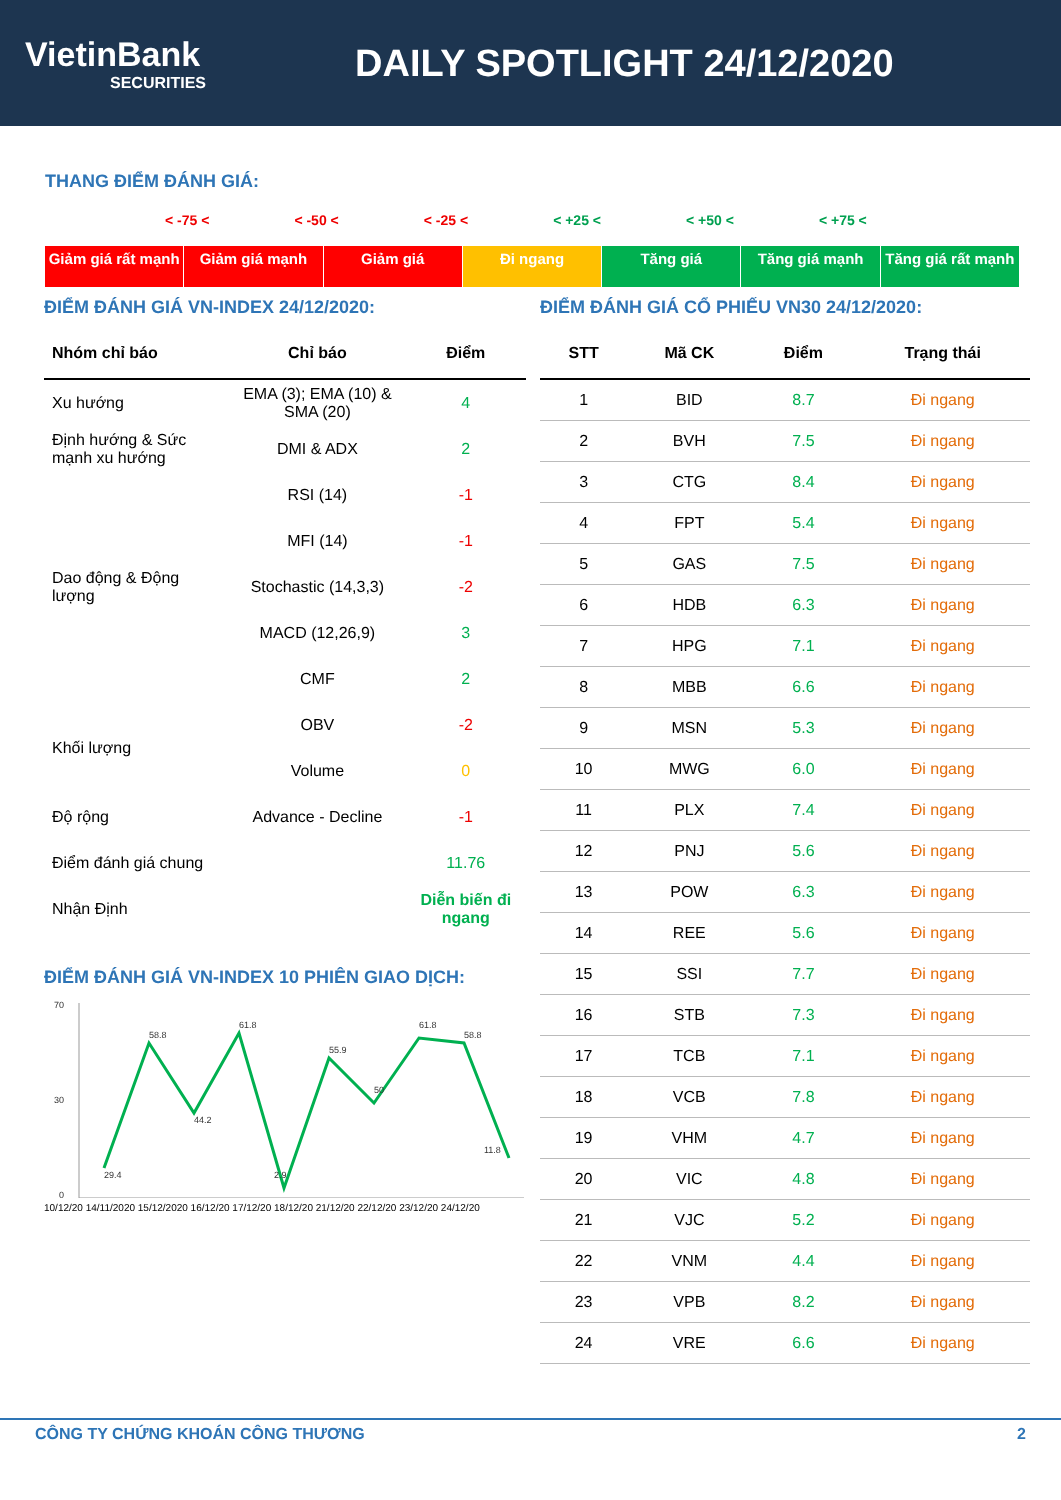VietinBank
SECURITIES
DAILY SPOTLIGHT 24/12/2020
THANG ĐIỂM ĐÁNH GIÁ:
< -75 < < -50 < < -25 < < +25 < < +50 < < +75 <
Giảm giá rất mạnh Giảm giá mạnh Giảm giá Đi ngang Tăng giá Tăng giá mạnh Tăng giá rất mạnh
ĐIỂM ĐÁNH GIÁ VN-INDEX 24/12/2020:
| Nhóm chỉ báo | Chỉ báo | Điểm |
| --- | --- | --- |
| Xu hướng | EMA (3); EMA (10) & SMA (20) | 4 |
| Định hướng & Sức mạnh xu hướng | DMI & ADX | 2 |
| Dao động & Động lượng | RSI (14) | -1 |
| | MFI (14) | -1 |
| | Stochastic (14,3,3) | -2 |
| | MACD (12,26,9) | 3 |
| | CMF | 2 |
| Khối lượng | OBV | -2 |
| | Volume | 0 |
| Độ rộng | Advance - Decline | -1 |
| Điểm đánh giá chung | | 11.76 |
| Nhận Định | | Diễn biến đi ngang |
ĐIỂM ĐÁNH GIÁ VN-INDEX 10 PHIÊN GIAO DỊCH:
70
30
0
29.4
58.8
44.2
61.8
2.9
55.9
50
61.8
58.8
11.8
10/12/20 14/11/2020 15/12/2020 16/12/20 17/12/20 18/12/20 21/12/20 22/12/20 23/12/20 24/12/20
ĐIỂM ĐÁNH GIÁ CỔ PHIẾU VN30 24/12/2020:
| STT | Mã CK | Điểm | Trạng thái |
| --- | --- | --- | --- |
| 1 | BID | 8.7 | Đi ngang |
| 2 | BVH | 7.5 | Đi ngang |
| 3 | CTG | 8.4 | Đi ngang |
| 4 | FPT | 5.4 | Đi ngang |
| 5 | GAS | 7.5 | Đi ngang |
| 6 | HDB | 6.3 | Đi ngang |
| 7 | HPG | 7.1 | Đi ngang |
| 8 | MBB | 6.6 | Đi ngang |
| 9 | MSN | 5.3 | Đi ngang |
| 10 | MWG | 6.0 | Đi ngang |
| 11 | PLX | 7.4 | Đi ngang |
| 12 | PNJ | 5.6 | Đi ngang |
| 13 | POW | 6.3 | Đi ngang |
| 14 | REE | 5.6 | Đi ngang |
| 15 | SSI | 7.7 | Đi ngang |
| 16 | STB | 7.3 | Đi ngang |
| 17 | TCB | 7.1 | Đi ngang |
| 18 | VCB | 7.8 | Đi ngang |
| 19 | VHM | 4.7 | Đi ngang |
| 20 | VIC | 4.8 | Đi ngang |
| 21 | VJC | 5.2 | Đi ngang |
| 22 | VNM | 4.4 | Đi ngang |
| 23 | VPB | 8.2 | Đi ngang |
| 24 | VRE | 6.6 | Đi ngang |
CÔNG TY CHỨNG KHOÁN CÔNG THƯƠNG 2